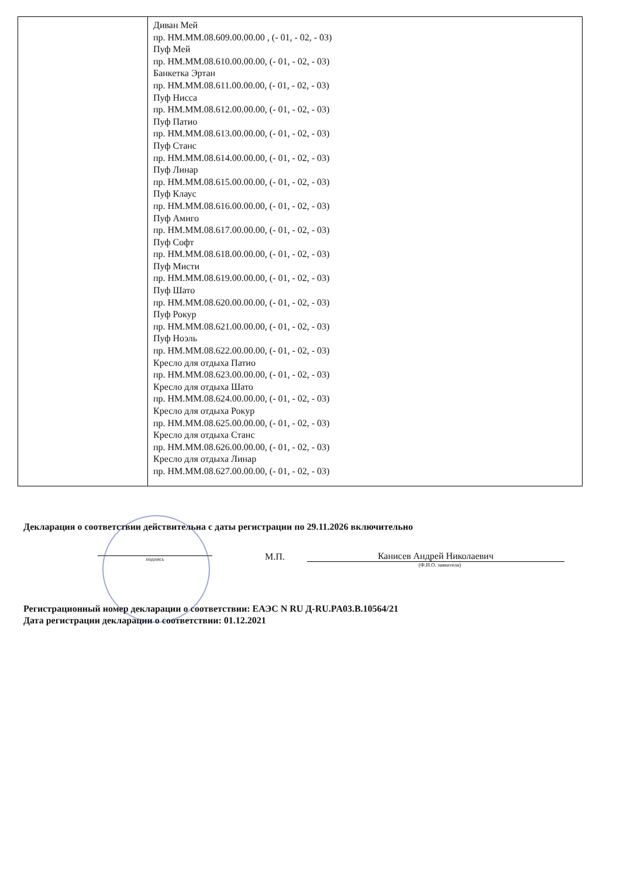| | Диван Мей пр. НМ.ММ.08.609.00.00.00 , (- 01, - 02, - 03) Пуф Мей пр. НМ.ММ.08.610.00.00.00, (- 01, - 02, - 03) Банкетка Эртан пр. НМ.ММ.08.611.00.00.00, (- 01, - 02, - 03) Пуф Нисса пр. НМ.ММ.08.612.00.00.00, (- 01, - 02, - 03) Пуф Патио пр. НМ.ММ.08.613.00.00.00, (- 01, - 02, - 03) Пуф Станс пр. НМ.ММ.08.614.00.00.00, (- 01, - 02, - 03) Пуф Линар пр. НМ.ММ.08.615.00.00.00, (- 01, - 02, - 03) Пуф Клаус пр. НМ.ММ.08.616.00.00.00, (- 01, - 02, - 03) Пуф Амиго пр. НМ.ММ.08.617.00.00.00, (- 01, - 02, - 03) Пуф Софт пр. НМ.ММ.08.618.00.00.00, (- 01, - 02, - 03) Пуф Мисти пр. НМ.ММ.08.619.00.00.00, (- 01, - 02, - 03) Пуф Шато пр. НМ.ММ.08.620.00.00.00, (- 01, - 02, - 03) Пуф Рокур пр. НМ.ММ.08.621.00.00.00, (- 01, - 02, - 03) Пуф Ноэль пр. НМ.ММ.08.622.00.00.00, (- 01, - 02, - 03) Кресло для отдыха Патио пр. НМ.ММ.08.623.00.00.00, (- 01, - 02, - 03) Кресло для отдыха Шато пр. НМ.ММ.08.624.00.00.00, (- 01, - 02, - 03) Кресло для отдыха Рокур пр. НМ.ММ.08.625.00.00.00, (- 01, - 02, - 03) Кресло для отдыха Станс пр. НМ.ММ.08.626.00.00.00, (- 01, - 02, - 03) Кресло для отдыха Линар пр. НМ.ММ.08.627.00.00.00, (- 01, - 02, - 03) |
Декларация о соответствии действительна с даты регистрации по 29.11.2026 включительно
подпись
М.П.
Канисев Андрей Николаевич
(Ф.И.О. заявителя)
Регистрационный номер декларации о соответствии: ЕАЭС N RU Д-RU.PA03.B.10564/21
Дата регистрации декларации о соответствии: 01.12.2021